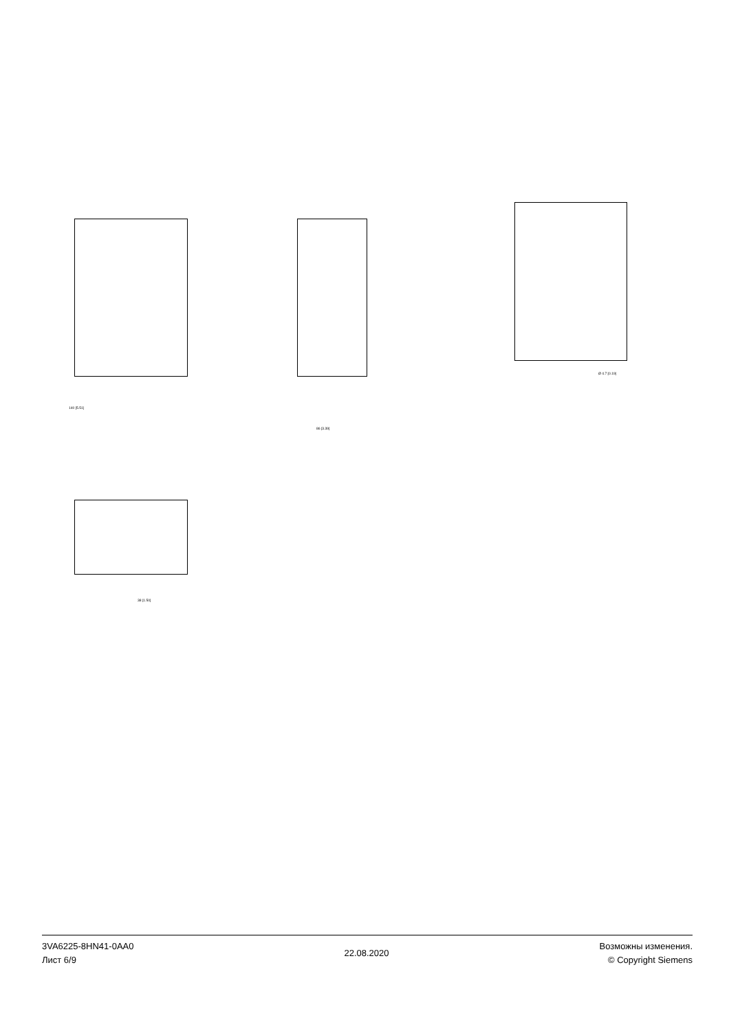140 [5.51]
86 [3.39]
Ø 4.7 [0.19]
38 [1.50]
3VA6225-8HN41-0AA0
Лист 6/9
22.08.2020
Возможны изменения.
© Copyright Siemens